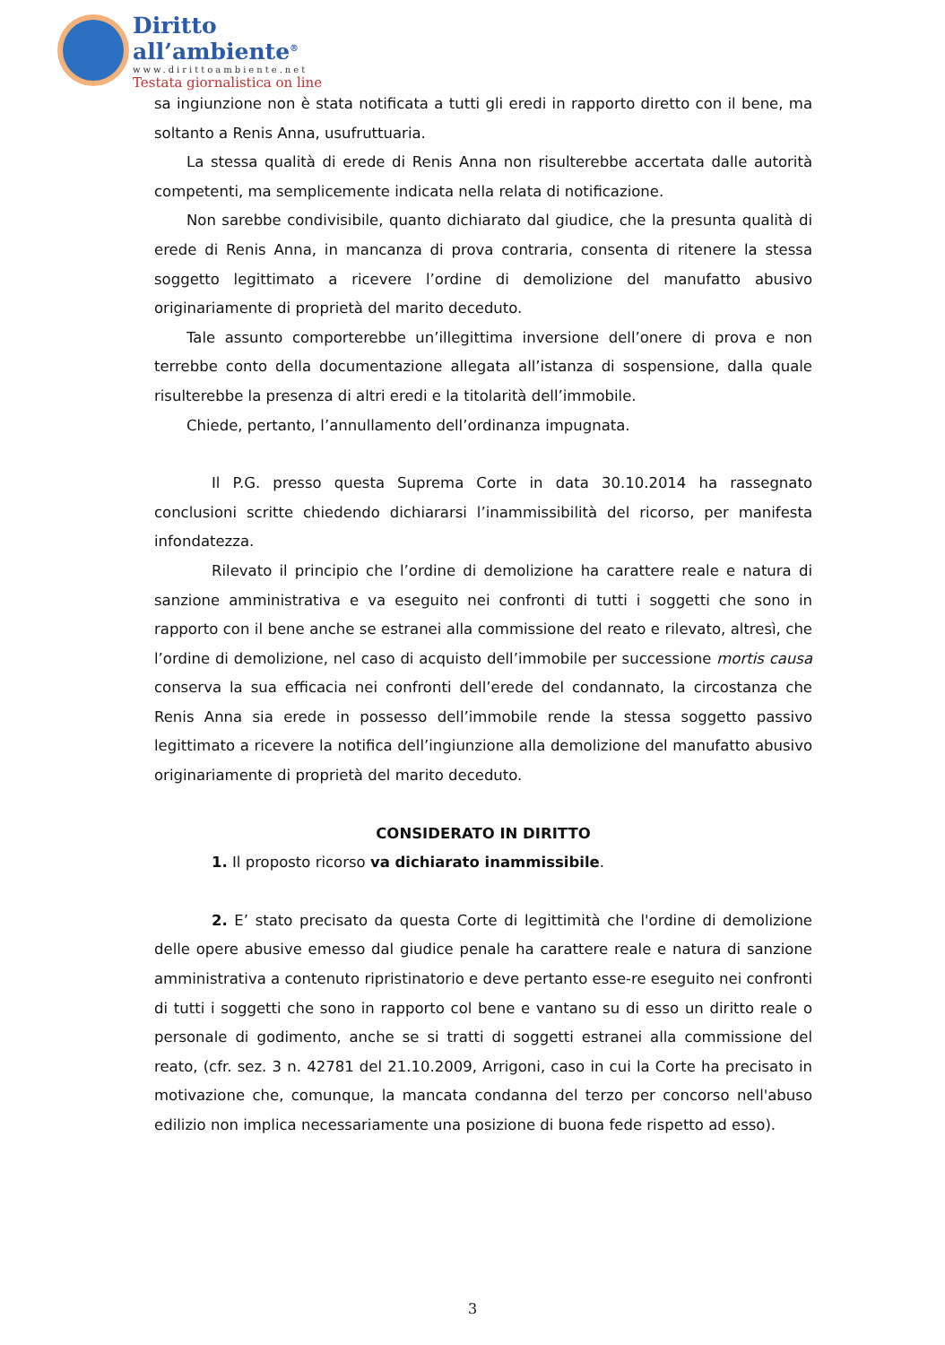Diritto all’ambiente<sup>®</sup>
www.dirittoambiente.net
Testata giornalistica on line
sa ingiunzione non è stata notificata a tutti gli eredi in rapporto diretto con il bene, ma soltanto a Renis Anna, usufruttuaria.
La stessa qualità di erede di Renis Anna non risulterebbe accertata dalle autorità competenti, ma semplicemente indicata nella relata di notificazione.
Non sarebbe condivisibile, quanto dichiarato dal giudice, che la presunta qualità di erede di Renis Anna, in mancanza di prova contraria, consenta di ritenere la stessa soggetto legittimato a ricevere l’ordine di demolizione del manufatto abusivo originariamente di proprietà del marito deceduto.
Tale assunto comporterebbe un’illegittima inversione dell’onere di prova e non terrebbe conto della documentazione allegata all’istanza di sospensione, dalla quale risulterebbe la presenza di altri eredi e la titolarità dell’immobile.
Chiede, pertanto, l’annullamento dell’ordinanza impugnata.
Il P.G. presso questa Suprema Corte in data 30.10.2014 ha rassegnato conclusioni scritte chiedendo dichiararsi l’inammissibilità del ricorso, per manifesta infondatezza.
Rilevato il principio che l’ordine di demolizione ha carattere reale e natura di sanzione amministrativa e va eseguito nei confronti di tutti i soggetti che sono in rapporto con il bene anche se estranei alla commissione del reato e rilevato, altresì, che l’ordine di demolizione, nel caso di acquisto dell’immobile per successione mortis causa conserva la sua efficacia nei confronti dell’erede del condannato, la circostanza che Renis Anna sia erede in possesso dell’immobile rende la stessa soggetto passivo legittimato a ricevere la notifica dell’ingiunzione alla demolizione del manufatto abusivo originariamente di proprietà del marito deceduto.
CONSIDERATO IN DIRITTO
1. Il proposto ricorso va dichiarato inammissibile.
2. E’ stato precisato da questa Corte di legittimità che l'ordine di demolizione delle opere abusive emesso dal giudice penale ha carattere reale e natura di sanzione amministrativa a contenuto ripristinatorio e deve pertanto esse-re eseguito nei confronti di tutti i soggetti che sono in rapporto col bene e vantano su di esso un diritto reale o personale di godimento, anche se si tratti di soggetti estranei alla commissione del reato, (cfr. sez. 3 n. 42781 del 21.10.2009, Arrigoni, caso in cui la Corte ha precisato in motivazione che, comunque, la mancata condanna del terzo per concorso nell'abuso edilizio non implica necessariamente una posizione di buona fede rispetto ad esso).
3